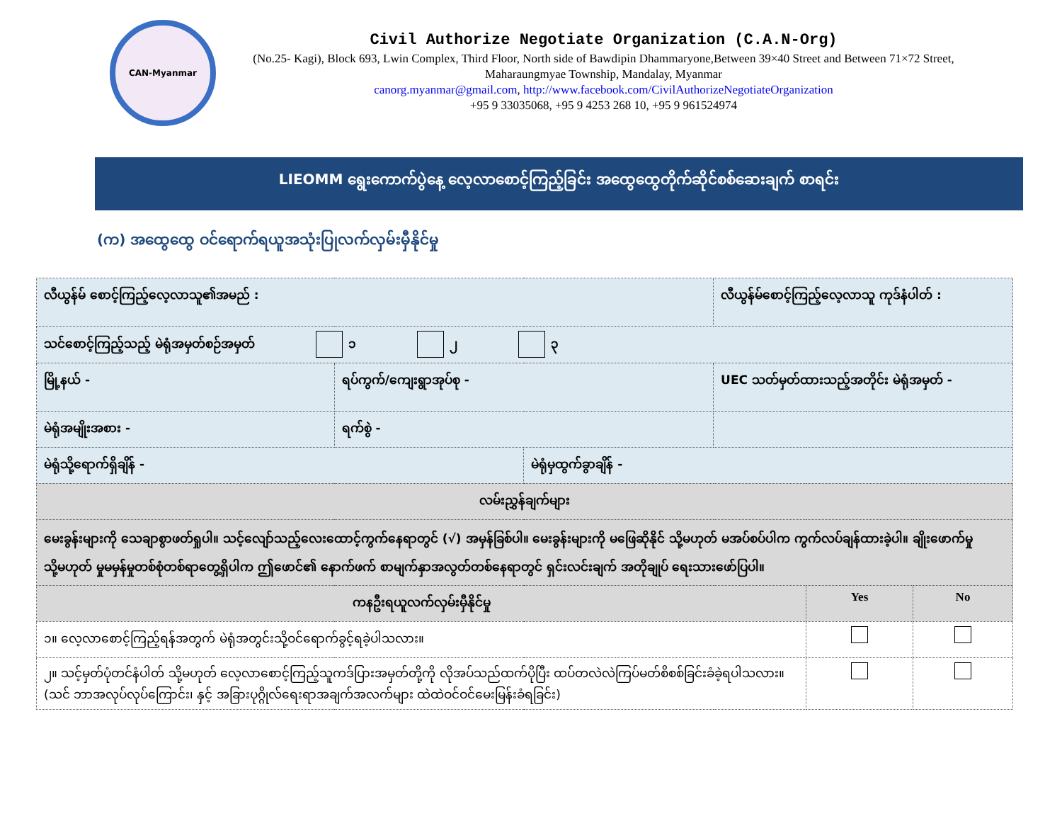CAN-Myanmar
Civil Authorize Negotiate Organization (C.A.N-Org)
(No.25- Kagi), Block 693, Lwin Complex, Third Floor, North side of Bawdipin Dhammaryone,Between 39×40 Street and Between 71×72 Street, Maharaungmyae Township, Mandalay, Myanmar
canorg.myanmar@gmail.com, http://www.facebook.com/CivilAuthorizeNegotiateOrganization
+95 9 33035068, +95 9 4253 268 10, +95 9 961524974
LIEOMM ရွေးကောက်ပွဲနေ့ လေ့လာစောင့်ကြည့်ခြင်း အထွေထွေတိုက်ဆိုင်စစ်ဆေးချက် စာရင်း
(က) အထွေထွေ ဝင်ရောက်ရယူအသုံးပြုလက်လှမ်းမှီနိုင်မှု
| လီယွန်မ် စောင့်ကြည့်လေ့လာသူ၏အမည် : | | | လီယွန်မ်စောင့်ကြည့်လေ့လာသူ ကုဒ်နံပါတ် : | | |
| သင်စောင့်ကြည့်သည့် မဲရုံအမှတ်စဉ်အမှတ် ၁ ၂ ၃ | | | | | |
| မြို့နယ် - | ရပ်ကွက်/ကျေးရွာအုပ်စု - | | UEC သတ်မှတ်ထားသည့်အတိုင်း မဲရုံအမှတ် - | | |
| မဲရုံအမျိုးအစား - | ရက်စွဲ - | | | | |
| မဲရုံသို့ရောက်ရှိချိန် - | | မဲရုံမှထွက်ခွာချိန် - | | | |
| လမ်းညွှန်ချက်များ | | | | | |
| မေးခွန်းများကို သေချာစွာဖတ်ရှုပါ။ သင့်လျော်သည့်လေးထောင့်ကွက်နေရာတွင် (√) အမှန်ခြစ်ပါ။ မေးခွန်းများကို မဖြေဆိုနိုင် သို့မဟုတ် မအပ်စပ်ပါက ကွက်လပ်ချန်ထားခဲ့ပါ။ ချိုးဖောက်မှု သို့မဟုတ် မှုမမှန်မှုတစ်စုံတစ်ရာတွေ့ရှိပါက ဤဖောင်၏ နောက်ဖက် စာမျက်နှာအလွတ်တစ်နေရာတွင် ရှင်းလင်းချက် အတိုချုပ် ရေးသားဖော်ပြပါ။ | | | | | |
| ကနဦးရယူလက်လှမ်းမှီနိုင်မှု | | | | Yes | No |
| ၁။ လေ့လာစောင့်ကြည့်ရန်အတွက် မဲရုံအတွင်းသို့ဝင်ရောက်ခွင့်ရခဲ့ပါသလား။ | | | | | |
| ၂။ သင့်မှတ်ပုံတင်နံပါတ် သို့မဟုတ် လေ့လာစောင့်ကြည့်သူကဒ်ပြားအမှတ်တို့ကို လိုအပ်သည်ထက်ပိုပြီး ထပ်တလဲလဲကြပ်မတ်စိစစ်ခြင်းခံခဲ့ရပါသလား။ (သင် ဘာအလုပ်လုပ်ကြောင်း၊ နှင့် အခြားပုဂ္ဂိုလ်ရေးရာအချက်အလက်များ ထဲထဲဝင်ဝင်မေးမြန်းခံရခြင်း) | | | | | |